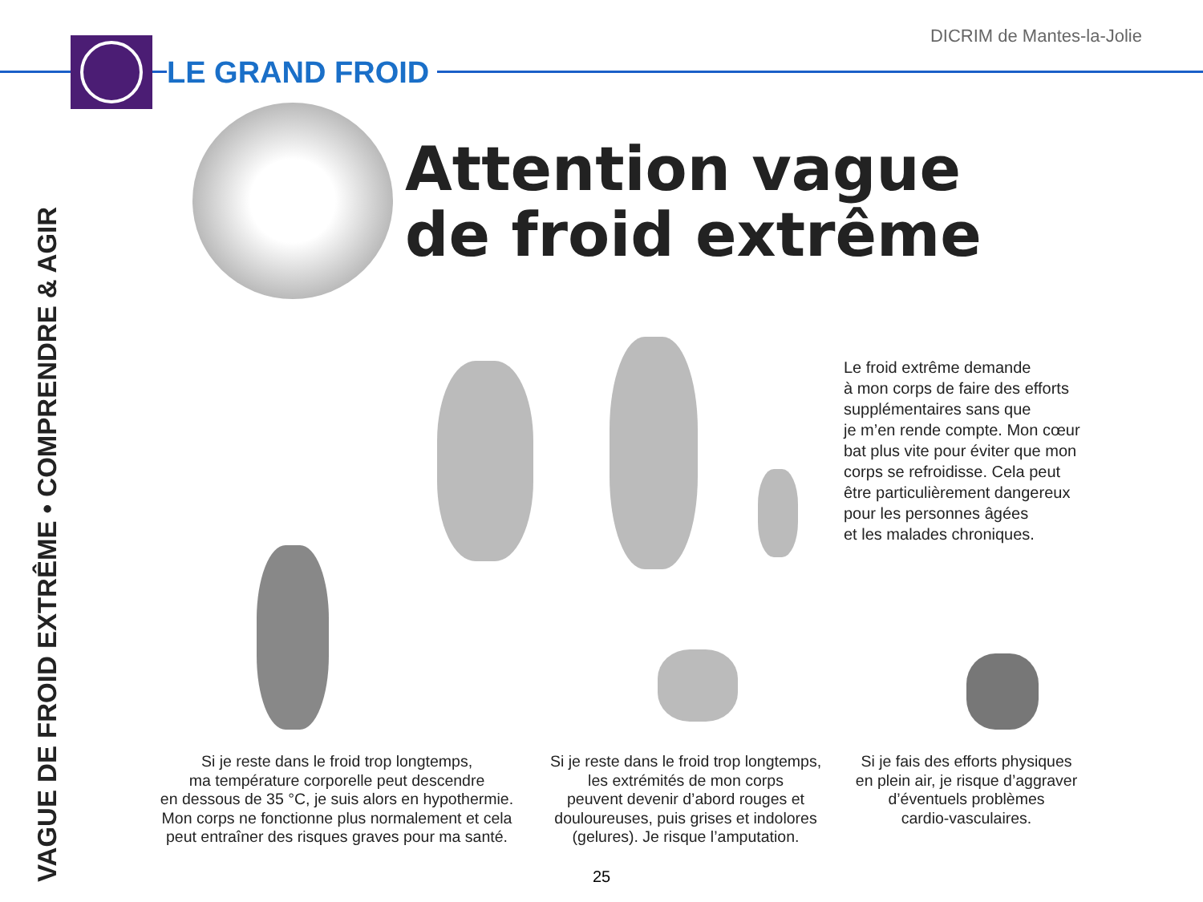LE GRAND FROID DICRIM de Mantes-la-Jolie
VAGUE DE FROID EXTRÊME • COMPRENDRE & AGIR
Attention vague
de froid extrême
Le froid extrême demande
à mon corps de faire des efforts
supplémentaires sans que
je m’en rende compte. Mon cœur
bat plus vite pour éviter que mon
corps se refroidisse. Cela peut
être particulièrement dangereux
pour les personnes âgées
et les malades chroniques.
Si je reste dans le froid trop longtemps,
ma température corporelle peut descendre
en dessous de 35 °C, je suis alors en hypothermie.
Mon corps ne fonctionne plus normalement et cela
peut entraîner des risques graves pour ma santé.
Si je reste dans le froid trop longtemps,
les extrémités de mon corps
peuvent devenir d’abord rouges et
douloureuses, puis grises et indolores
(gelures). Je risque l’amputation.
Si je fais des efforts physiques
en plein air, je risque d’aggraver
d’éventuels problèmes
cardio-vasculaires.
25